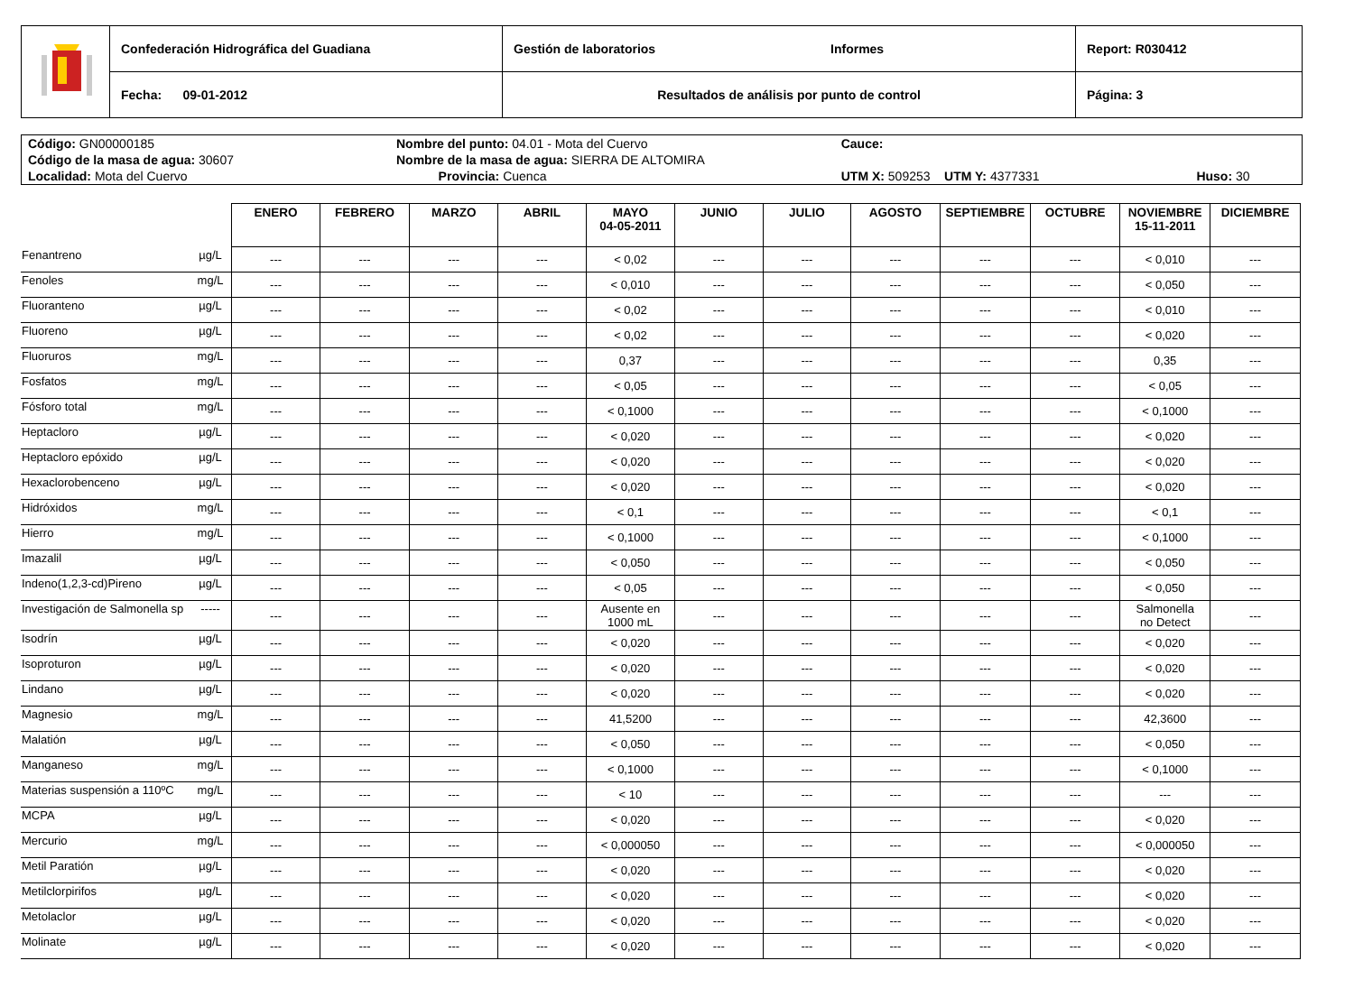| | Confederación Hidrográfica del Guadiana | Gestión de laboratorios Informes | Report: R030412 |
| | Fecha: 09-01-2012 | Resultados de análisis por punto de control | Página: 3 |
| Código: GN00000185 | Nombre del punto: 04.01 - Mota del Cuervo | | Cauce: | |
| Código de la masa de agua: 30607 | Nombre de la masa de agua: SIERRA DE ALTOMIRA | | | |
| Localidad: Mota del Cuervo | | Provincia: Cuenca | UTM X: 509253 UTM Y: 4377331 | Huso: 30 |
| | | ENERO | FEBRERO | MARZO | ABRIL | MAYO 04-05-2011 | JUNIO | JULIO | AGOSTO | SEPTIEMBRE | OCTUBRE | NOVIEMBRE 15-11-2011 | DICIEMBRE |
| Fenantreno | µg/L | --- | --- | --- | --- | < 0,02 | --- | --- | --- | --- | --- | < 0,010 | --- |
| Fenoles | mg/L | --- | --- | --- | --- | < 0,010 | --- | --- | --- | --- | --- | < 0,050 | --- |
| Fluoranteno | µg/L | --- | --- | --- | --- | < 0,02 | --- | --- | --- | --- | --- | < 0,010 | --- |
| Fluoreno | µg/L | --- | --- | --- | --- | < 0,02 | --- | --- | --- | --- | --- | < 0,020 | --- |
| Fluoruros | mg/L | --- | --- | --- | --- | 0,37 | --- | --- | --- | --- | --- | 0,35 | --- |
| Fosfatos | mg/L | --- | --- | --- | --- | < 0,05 | --- | --- | --- | --- | --- | < 0,05 | --- |
| Fósforo total | mg/L | --- | --- | --- | --- | < 0,1000 | --- | --- | --- | --- | --- | < 0,1000 | --- |
| Heptacloro | µg/L | --- | --- | --- | --- | < 0,020 | --- | --- | --- | --- | --- | < 0,020 | --- |
| Heptacloro epóxido | µg/L | --- | --- | --- | --- | < 0,020 | --- | --- | --- | --- | --- | < 0,020 | --- |
| Hexaclorobenceno | µg/L | --- | --- | --- | --- | < 0,020 | --- | --- | --- | --- | --- | < 0,020 | --- |
| Hidróxidos | mg/L | --- | --- | --- | --- | < 0,1 | --- | --- | --- | --- | --- | < 0,1 | --- |
| Hierro | mg/L | --- | --- | --- | --- | < 0,1000 | --- | --- | --- | --- | --- | < 0,1000 | --- |
| Imazalil | µg/L | --- | --- | --- | --- | < 0,050 | --- | --- | --- | --- | --- | < 0,050 | --- |
| Indeno(1,2,3-cd)Pireno | µg/L | --- | --- | --- | --- | < 0,05 | --- | --- | --- | --- | --- | < 0,050 | --- |
| Investigación de Salmonella sp | ----- | --- | --- | --- | --- | Ausente en 1000 mL | --- | --- | --- | --- | --- | Salmonella no Detect | --- |
| Isodrín | µg/L | --- | --- | --- | --- | < 0,020 | --- | --- | --- | --- | --- | < 0,020 | --- |
| Isoproturon | µg/L | --- | --- | --- | --- | < 0,020 | --- | --- | --- | --- | --- | < 0,020 | --- |
| Lindano | µg/L | --- | --- | --- | --- | < 0,020 | --- | --- | --- | --- | --- | < 0,020 | --- |
| Magnesio | mg/L | --- | --- | --- | --- | 41,5200 | --- | --- | --- | --- | --- | 42,3600 | --- |
| Malatión | µg/L | --- | --- | --- | --- | < 0,050 | --- | --- | --- | --- | --- | < 0,050 | --- |
| Manganeso | mg/L | --- | --- | --- | --- | < 0,1000 | --- | --- | --- | --- | --- | < 0,1000 | --- |
| Materias suspensión a 110ºC | mg/L | --- | --- | --- | --- | < 10 | --- | --- | --- | --- | --- | --- | --- |
| MCPA | µg/L | --- | --- | --- | --- | < 0,020 | --- | --- | --- | --- | --- | < 0,020 | --- |
| Mercurio | mg/L | --- | --- | --- | --- | < 0,000050 | --- | --- | --- | --- | --- | < 0,000050 | --- |
| Metil Paratión | µg/L | --- | --- | --- | --- | < 0,020 | --- | --- | --- | --- | --- | < 0,020 | --- |
| Metilclorpirifos | µg/L | --- | --- | --- | --- | < 0,020 | --- | --- | --- | --- | --- | < 0,020 | --- |
| Metolaclor | µg/L | --- | --- | --- | --- | < 0,020 | --- | --- | --- | --- | --- | < 0,020 | --- |
| Molinate | µg/L | --- | --- | --- | --- | < 0,020 | --- | --- | --- | --- | --- | < 0,020 | --- |